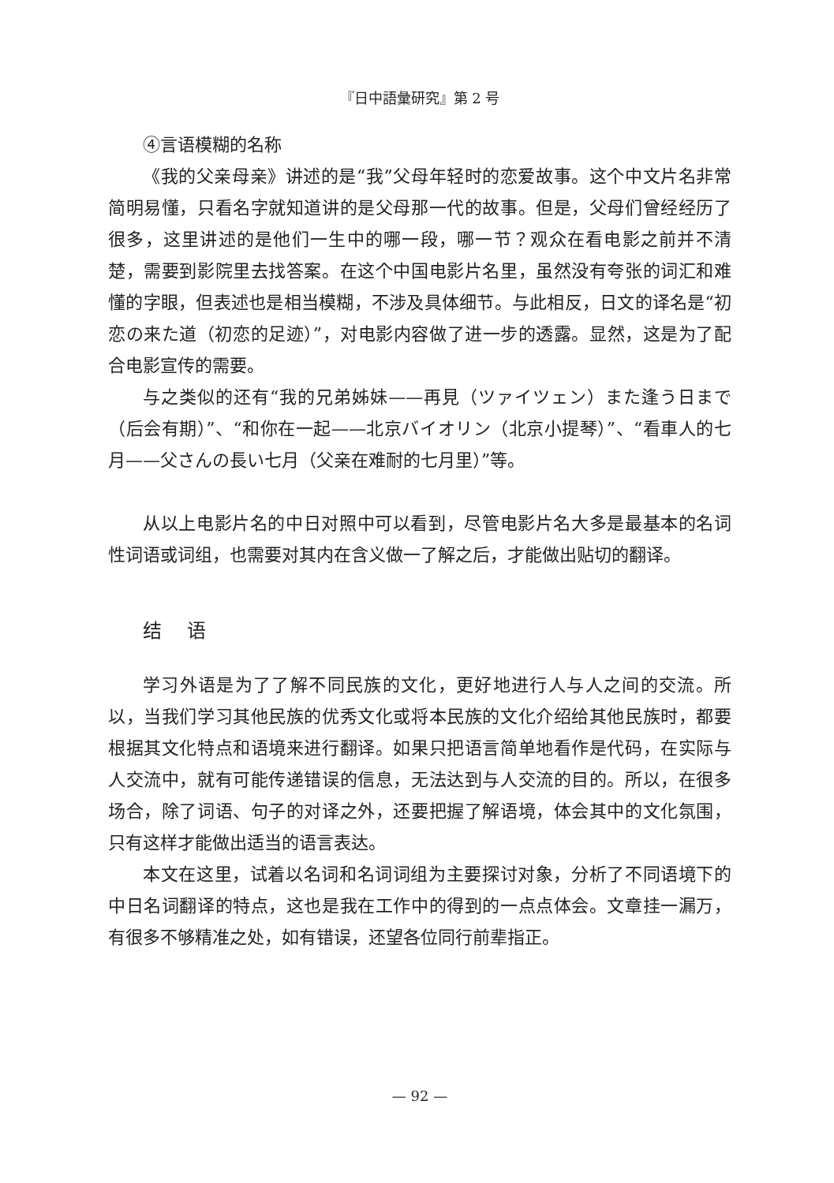『日中語彙研究』第 2 号
④言语模糊的名称
《我的父亲母亲》讲述的是“我”父母年轻时的恋爱故事。这个中文片名非常简明易懂，只看名字就知道讲的是父母那一代的故事。但是，父母们曾经经历了很多，这里讲述的是他们一生中的哪一段，哪一节？观众在看电影之前并不清楚，需要到影院里去找答案。在这个中国电影片名里，虽然没有夸张的词汇和难懂的字眼，但表述也是相当模糊，不涉及具体细节。与此相反，日文的译名是“初恋の来た道（初恋的足迹）”，对电影内容做了进一步的透露。显然，这是为了配合电影宣传的需要。
与之类似的还有“我的兄弟姊妹——再見（ツァイツェン）また逢う日まで（后会有期）”、“和你在一起——北京バイオリン（北京小提琴）”、“看車人的七月——父さんの長い七月（父亲在难耐的七月里）”等。
从以上电影片名的中日对照中可以看到，尽管电影片名大多是最基本的名词性词语或词组，也需要对其内在含义做一了解之后，才能做出贴切的翻译。
结 语
学习外语是为了了解不同民族的文化，更好地进行人与人之间的交流。所以，当我们学习其他民族的优秀文化或将本民族的文化介绍给其他民族时，都要根据其文化特点和语境来进行翻译。如果只把语言简单地看作是代码，在实际与人交流中，就有可能传递错误的信息，无法达到与人交流的目的。所以，在很多场合，除了词语、句子的对译之外，还要把握了解语境，体会其中的文化氛围，只有这样才能做出适当的语言表达。
本文在这里，试着以名词和名词词组为主要探讨对象，分析了不同语境下的中日名词翻译的特点，这也是我在工作中的得到的一点点体会。文章挂一漏万，有很多不够精准之处，如有错误，还望各位同行前辈指正。
— 92 —